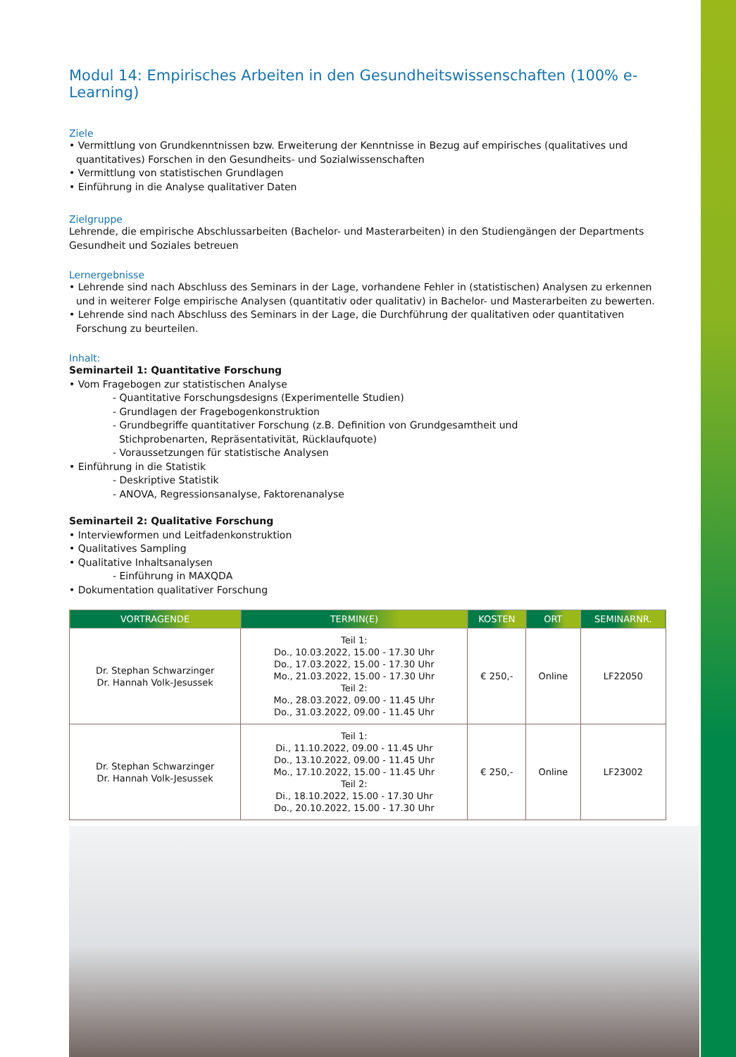Modul 14: Empirisches Arbeiten in den Gesundheitswissenschaften (100% e-Learning)
Ziele
• Vermittlung von Grundkenntnissen bzw. Erweiterung der Kenntnisse in Bezug auf empirisches (qualitatives und quantitatives) Forschen in den Gesundheits- und Sozialwissenschaften
• Vermittlung von statistischen Grundlagen
• Einführung in die Analyse qualitativer Daten
Zielgruppe
Lehrende, die empirische Abschlussarbeiten (Bachelor- und Masterarbeiten) in den Studiengängen der Departments Gesundheit und Soziales betreuen
Lernergebnisse
• Lehrende sind nach Abschluss des Seminars in der Lage, vorhandene Fehler in (statistischen) Analysen zu erkennen und in weiterer Folge empirische Analysen (quantitativ oder qualitativ) in Bachelor- und Masterarbeiten zu bewerten.
• Lehrende sind nach Abschluss des Seminars in der Lage, die Durchführung der qualitativen oder quantitativen Forschung zu beurteilen.
Inhalt:
Seminarteil 1: Quantitative Forschung
• Vom Fragebogen zur statistischen Analyse
- Quantitative Forschungsdesigns (Experimentelle Studien)
- Grundlagen der Fragebogenkonstruktion
- Grundbegriffe quantitativer Forschung (z.B. Definition von Grundgesamtheit und
Stichprobenarten, Repräsentativität, Rücklaufquote)
- Voraussetzungen für statistische Analysen
• Einführung in die Statistik
- Deskriptive Statistik
- ANOVA, Regressionsanalyse, Faktorenanalyse
Seminarteil 2: Qualitative Forschung
• Interviewformen und Leitfadenkonstruktion
• Qualitatives Sampling
• Qualitative Inhaltsanalysen
- Einführung in MAXQDA
• Dokumentation qualitativer Forschung
| VORTRAGENDE | TERMIN(E) | KOSTEN | ORT | SEMINARNR. |
| --- | --- | --- | --- | --- |
| Dr. Stephan Schwarzinger Dr. Hannah Volk-Jesussek | Teil 1: Do., 10.03.2022, 15.00 - 17.30 Uhr Do., 17.03.2022, 15.00 - 17.30 Uhr Mo., 21.03.2022, 15.00 - 17.30 Uhr Teil 2: Mo., 28.03.2022, 09.00 - 11.45 Uhr Do., 31.03.2022, 09.00 - 11.45 Uhr | € 250,- | Online | LF22050 |
| Dr. Stephan Schwarzinger Dr. Hannah Volk-Jesussek | Teil 1: Di., 11.10.2022, 09.00 - 11.45 Uhr Do., 13.10.2022, 09.00 - 11.45 Uhr Mo., 17.10.2022, 15.00 - 11.45 Uhr Teil 2: Di., 18.10.2022, 15.00 - 17.30 Uhr Do., 20.10.2022, 15.00 - 17.30 Uhr | € 250,- | Online | LF23002 |